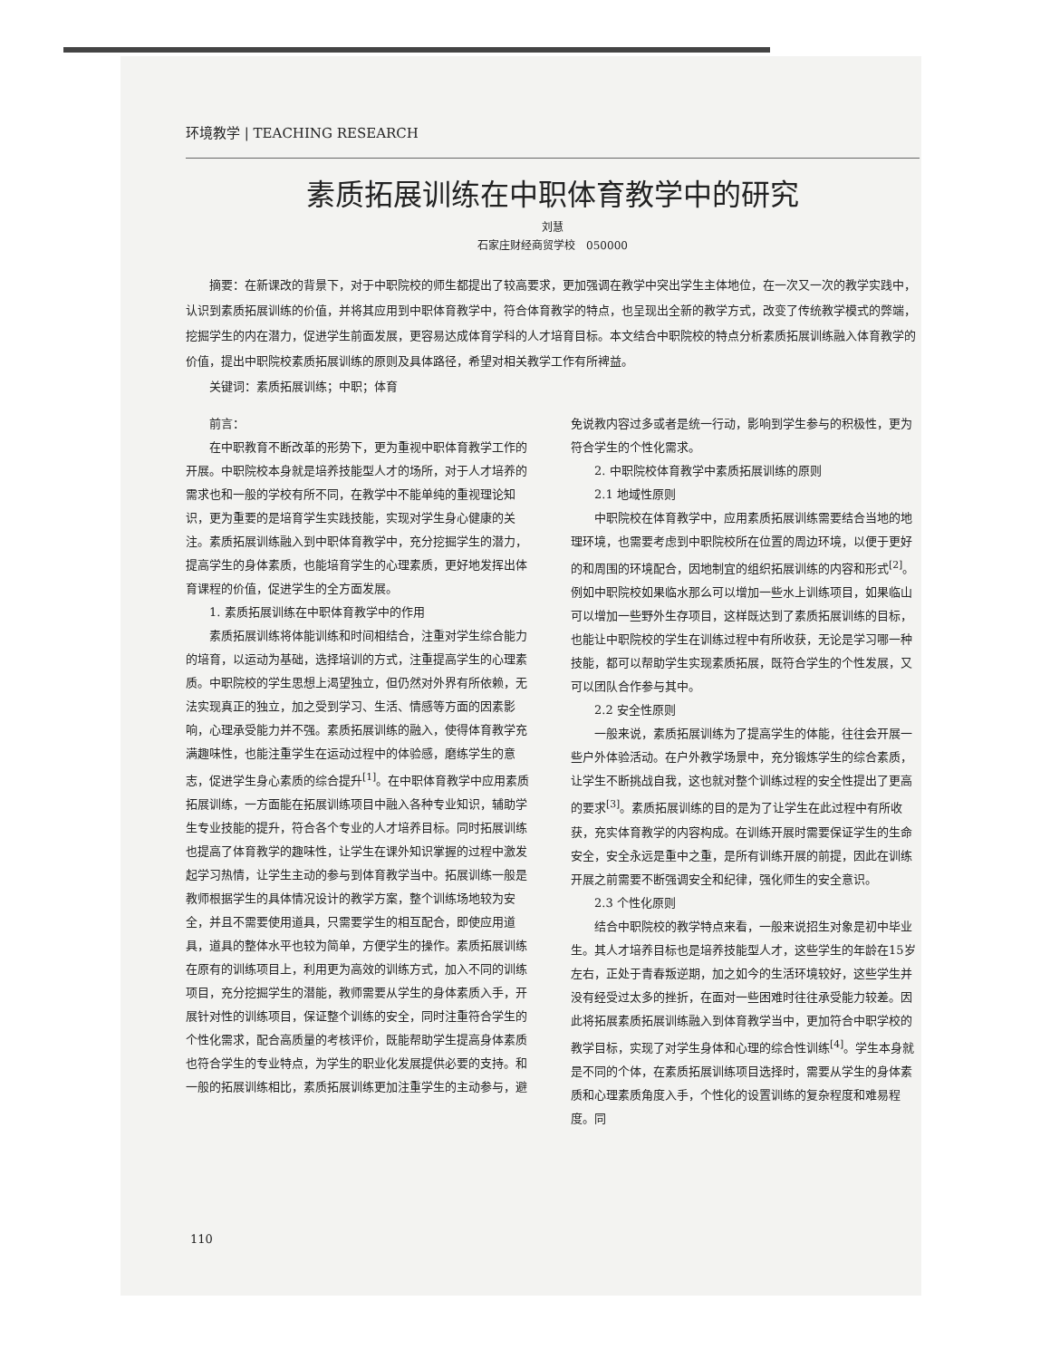环境教学 | TEACHING RESEARCH
素质拓展训练在中职体育教学中的研究
刘慧
石家庄财经商贸学校　050000
摘要：在新课改的背景下，对于中职院校的师生都提出了较高要求，更加强调在教学中突出学生主体地位，在一次又一次的教学实践中，认识到素质拓展训练的价值，并将其应用到中职体育教学中，符合体育教学的特点，也呈现出全新的教学方式，改变了传统教学模式的弊端，挖掘学生的内在潜力，促进学生前面发展，更容易达成体育学科的人才培育目标。本文结合中职院校的特点分析素质拓展训练融入体育教学的价值，提出中职院校素质拓展训练的原则及具体路径，希望对相关教学工作有所裨益。
关键词：素质拓展训练；中职；体育
前言：
在中职教育不断改革的形势下，更为重视中职体育教学工作的开展。中职院校本身就是培养技能型人才的场所，对于人才培养的需求也和一般的学校有所不同，在教学中不能单纯的重视理论知识，更为重要的是培育学生实践技能，实现对学生身心健康的关注。素质拓展训练融入到中职体育教学中，充分挖掘学生的潜力，提高学生的身体素质，也能培育学生的心理素质，更好地发挥出体育课程的价值，促进学生的全方面发展。
1. 素质拓展训练在中职体育教学中的作用
素质拓展训练将体能训练和时间相结合，注重对学生综合能力的培育，以运动为基础，选择培训的方式，注重提高学生的心理素质。中职院校的学生思想上渴望独立，但仍然对外界有所依赖，无法实现真正的独立，加之受到学习、生活、情感等方面的因素影响，心理承受能力并不强。素质拓展训练的融入，使得体育教学充满趣味性，也能注重学生在运动过程中的体验感，磨练学生的意志，促进学生身心素质的综合提升<sup>[1]</sup>。在中职体育教学中应用素质拓展训练，一方面能在拓展训练项目中融入各种专业知识，辅助学生专业技能的提升，符合各个专业的人才培养目标。同时拓展训练也提高了体育教学的趣味性，让学生在课外知识掌握的过程中激发起学习热情，让学生主动的参与到体育教学当中。拓展训练一般是教师根据学生的具体情况设计的教学方案，整个训练场地较为安全，并且不需要使用道具，只需要学生的相互配合，即使应用道具，道具的整体水平也较为简单，方便学生的操作。素质拓展训练在原有的训练项目上，利用更为高效的训练方式，加入不同的训练项目，充分挖掘学生的潜能，教师需要从学生的身体素质入手，开展针对性的训练项目，保证整个训练的安全，同时注重符合学生的个性化需求，配合高质量的考核评价，既能帮助学生提高身体素质也符合学生的专业特点，为学生的职业化发展提供必要的支持。和一般的拓展训练相比，素质拓展训练更加注重学生的主动参与，避免说教内容过多或者是统一行动，影响到学生参与的积极性，更为符合学生的个性化需求。
2. 中职院校体育教学中素质拓展训练的原则
2.1 地域性原则
中职院校在体育教学中，应用素质拓展训练需要结合当地的地理环境，也需要考虑到中职院校所在位置的周边环境，以便于更好的和周围的环境配合，因地制宜的组织拓展训练的内容和形式<sup>[2]</sup>。例如中职院校如果临水那么可以增加一些水上训练项目，如果临山可以增加一些野外生存项目，这样既达到了素质拓展训练的目标，也能让中职院校的学生在训练过程中有所收获，无论是学习哪一种技能，都可以帮助学生实现素质拓展，既符合学生的个性发展，又可以团队合作参与其中。
2.2 安全性原则
一般来说，素质拓展训练为了提高学生的体能，往往会开展一些户外体验活动。在户外教学场景中，充分锻炼学生的综合素质，让学生不断挑战自我，这也就对整个训练过程的安全性提出了更高的要求<sup>[3]</sup>。素质拓展训练的目的是为了让学生在此过程中有所收获，充实体育教学的内容构成。在训练开展时需要保证学生的生命安全，安全永远是重中之重，是所有训练开展的前提，因此在训练开展之前需要不断强调安全和纪律，强化师生的安全意识。
2.3 个性化原则
结合中职院校的教学特点来看，一般来说招生对象是初中毕业生。其人才培养目标也是培养技能型人才，这些学生的年龄在15岁左右，正处于青春叛逆期，加之如今的生活环境较好，这些学生并没有经受过太多的挫折，在面对一些困难时往往承受能力较差。因此将拓展素质拓展训练融入到体育教学当中，更加符合中职学校的教学目标，实现了对学生身体和心理的综合性训练<sup>[4]</sup>。学生本身就是不同的个体，在素质拓展训练项目选择时，需要从学生的身体素质和心理素质角度入手，个性化的设置训练的复杂程度和难易程度。同
110